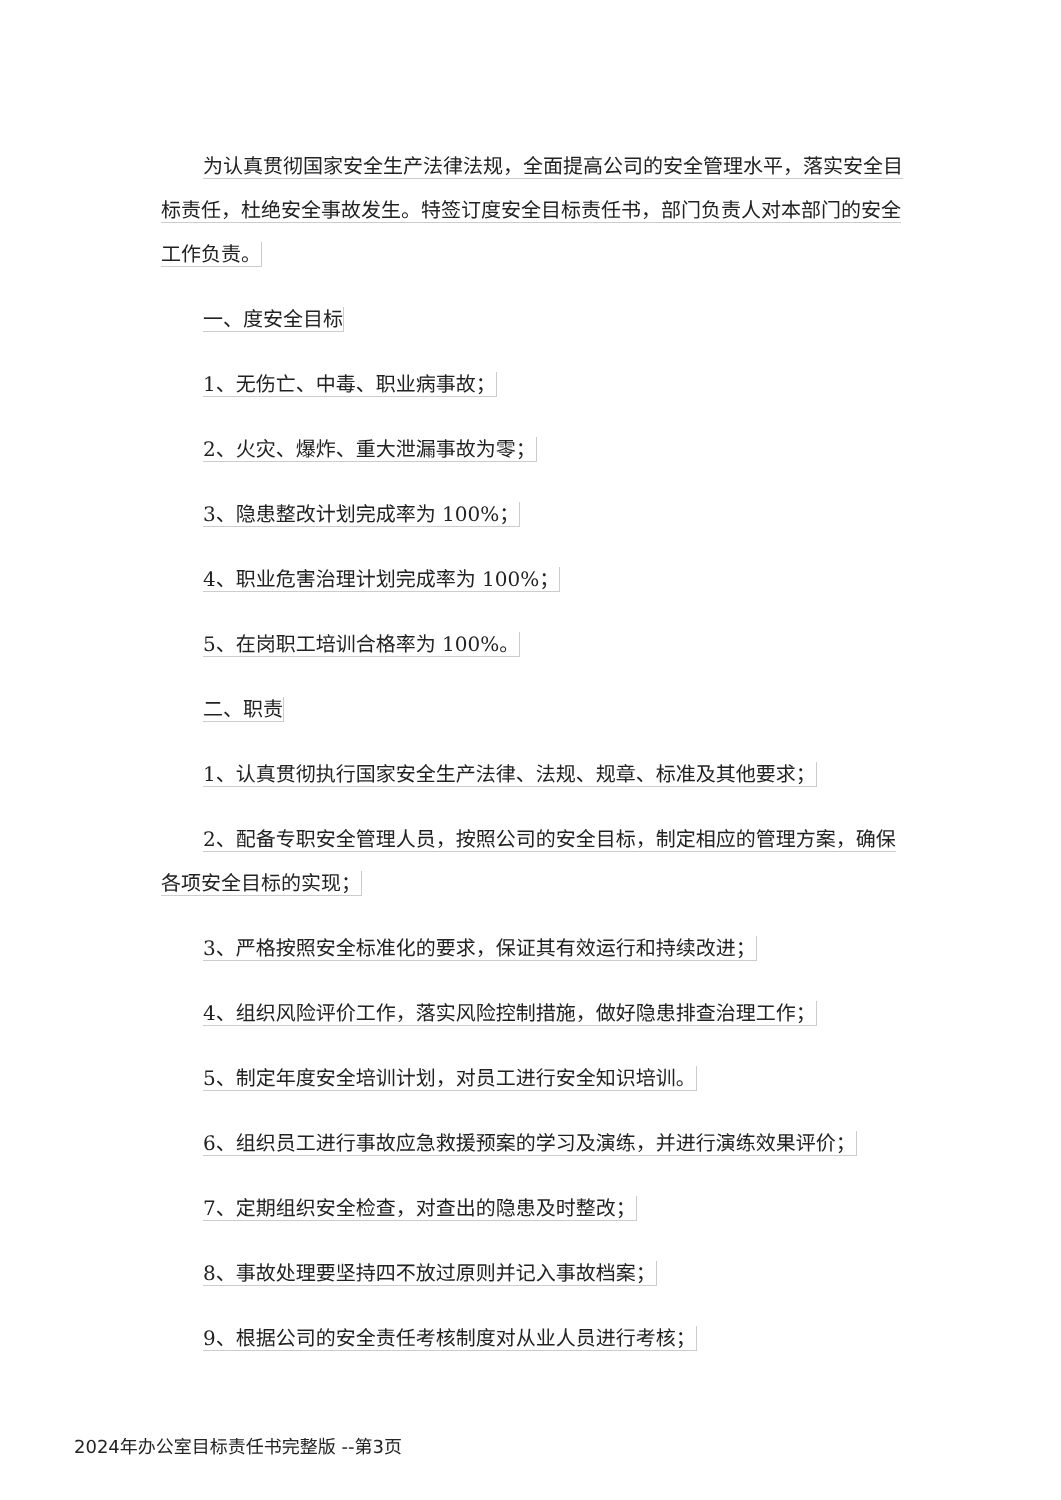为认真贯彻国家安全生产法律法规，全面提高公司的安全管理水平，落实安全目标责任，杜绝安全事故发生。特签订度安全目标责任书，部门负责人对本部门的安全工作负责。
一、度安全目标
1、无伤亡、中毒、职业病事故；
2、火灾、爆炸、重大泄漏事故为零；
3、隐患整改计划完成率为 100%；
4、职业危害治理计划完成率为 100%；
5、在岗职工培训合格率为 100%。
二、职责
1、认真贯彻执行国家安全生产法律、法规、规章、标准及其他要求；
2、配备专职安全管理人员，按照公司的安全目标，制定相应的管理方案，确保各项安全目标的实现；
3、严格按照安全标准化的要求，保证其有效运行和持续改进；
4、组织风险评价工作，落实风险控制措施，做好隐患排查治理工作；
5、制定年度安全培训计划，对员工进行安全知识培训。
6、组织员工进行事故应急救援预案的学习及演练，并进行演练效果评价；
7、定期组织安全检查，对查出的隐患及时整改；
8、事故处理要坚持四不放过原则并记入事故档案；
9、根据公司的安全责任考核制度对从业人员进行考核；
2024年办公室目标责任书完整版 --第3页